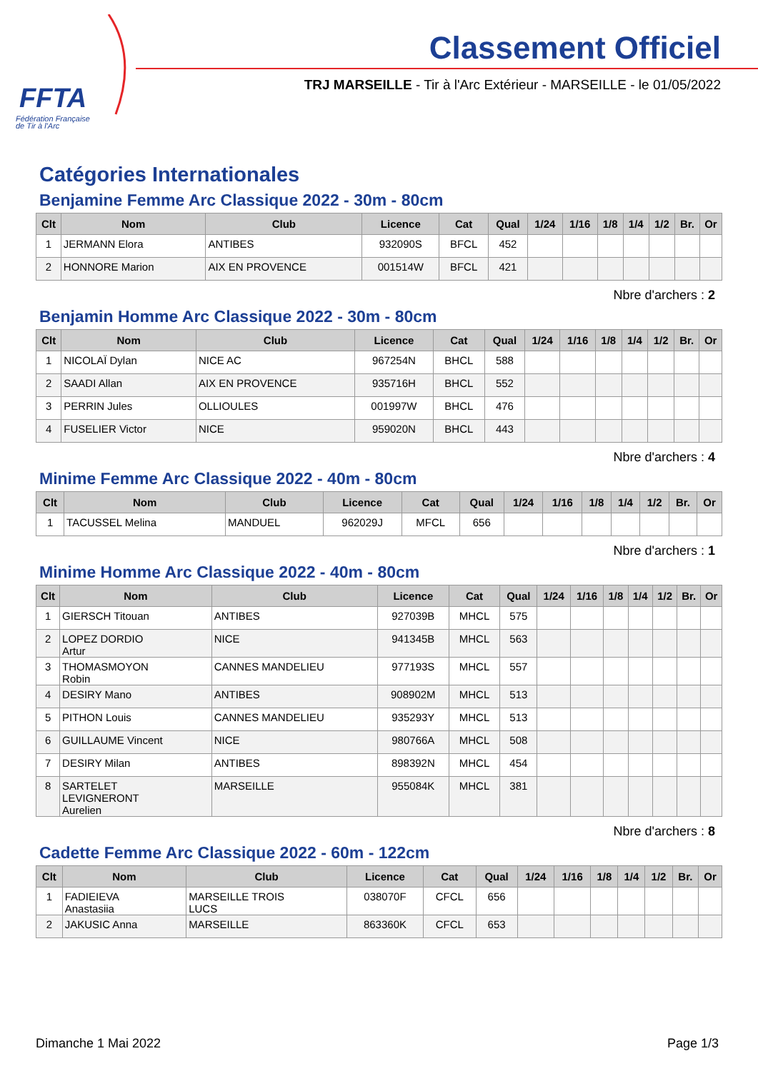FFTA
Fédération Française
de Tir à l'Arc
Classement Officiel
TRJ MARSEILLE - Tir à l'Arc Extérieur - MARSEILLE - le 01/05/2022
Catégories Internationales
Benjamine Femme Arc Classique 2022 - 30m - 80cm
| Clt | Nom | Club | Licence | Cat | Qual | 1/24 | 1/16 | 1/8 | 1/4 | 1/2 | Br. | Or |
| --- | --- | --- | --- | --- | --- | --- | --- | --- | --- | --- | --- | --- |
| 1 | JERMANN Elora | ANTIBES | 932090S | BFCL | 452 | | | | | | | |
| 2 | HONNORE Marion | AIX EN PROVENCE | 001514W | BFCL | 421 | | | | | | | |
Nbre d'archers : 2
Benjamin Homme Arc Classique 2022 - 30m - 80cm
| Clt | Nom | Club | Licence | Cat | Qual | 1/24 | 1/16 | 1/8 | 1/4 | 1/2 | Br. | Or |
| --- | --- | --- | --- | --- | --- | --- | --- | --- | --- | --- | --- | --- |
| 1 | NICOLAÏ Dylan | NICE AC | 967254N | BHCL | 588 | | | | | | | |
| 2 | SAADI Allan | AIX EN PROVENCE | 935716H | BHCL | 552 | | | | | | | |
| 3 | PERRIN Jules | OLLIOULES | 001997W | BHCL | 476 | | | | | | | |
| 4 | FUSELIER Victor | NICE | 959020N | BHCL | 443 | | | | | | | |
Nbre d'archers : 4
Minime Femme Arc Classique 2022 - 40m - 80cm
| Clt | Nom | Club | Licence | Cat | Qual | 1/24 | 1/16 | 1/8 | 1/4 | 1/2 | Br. | Or |
| --- | --- | --- | --- | --- | --- | --- | --- | --- | --- | --- | --- | --- |
| 1 | TACUSSEL Melina | MANDUEL | 962029J | MFCL | 656 | | | | | | | |
Nbre d'archers : 1
Minime Homme Arc Classique 2022 - 40m - 80cm
| Clt | Nom | Club | Licence | Cat | Qual | 1/24 | 1/16 | 1/8 | 1/4 | 1/2 | Br. | Or |
| --- | --- | --- | --- | --- | --- | --- | --- | --- | --- | --- | --- | --- |
| 1 | GIERSCH Titouan | ANTIBES | 927039B | MHCL | 575 | | | | | | | |
| 2 | LOPEZ DORDIO Artur | NICE | 941345B | MHCL | 563 | | | | | | | |
| 3 | THOMASMOYON Robin | CANNES MANDELIEU | 977193S | MHCL | 557 | | | | | | | |
| 4 | DESIRY Mano | ANTIBES | 908902M | MHCL | 513 | | | | | | | |
| 5 | PITHON Louis | CANNES MANDELIEU | 935293Y | MHCL | 513 | | | | | | | |
| 6 | GUILLAUME Vincent | NICE | 980766A | MHCL | 508 | | | | | | | |
| 7 | DESIRY Milan | ANTIBES | 898392N | MHCL | 454 | | | | | | | |
| 8 | SARTELET LEVIGNERONT Aurelien | MARSEILLE | 955084K | MHCL | 381 | | | | | | | |
Nbre d'archers : 8
Cadette Femme Arc Classique 2022 - 60m - 122cm
| Clt | Nom | Club | Licence | Cat | Qual | 1/24 | 1/16 | 1/8 | 1/4 | 1/2 | Br. | Or |
| --- | --- | --- | --- | --- | --- | --- | --- | --- | --- | --- | --- | --- |
| 1 | FADIEIEVA Anastasiia | MARSEILLE TROIS LUCS | 038070F | CFCL | 656 | | | | | | | |
| 2 | JAKUSIC Anna | MARSEILLE | 863360K | CFCL | 653 | | | | | | | |
Dimanche 1 Mai 2022 Page 1/3